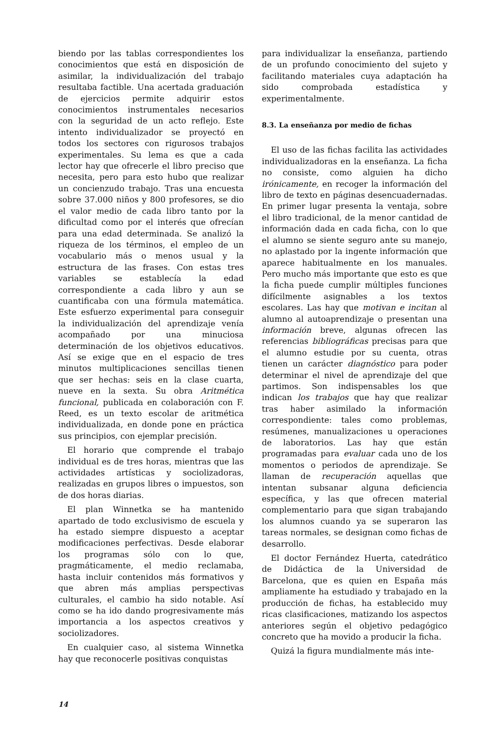biendo por las tablas correspondientes los conocimientos que está en disposición de asimilar, la individualización del trabajo resultaba factible. Una acertada graduación de ejercicios permite adquirir estos conocimientos instrumentales necesarios con la seguridad de un acto reflejo. Este intento individualizador se proyectó en todos los sectores con rigurosos trabajos experimentales. Su lema es que a cada lector hay que ofrecerle el libro preciso que necesita, pero para esto hubo que realizar un concienzudo trabajo. Tras una encuesta sobre 37.000 niños y 800 profesores, se dio el valor medio de cada libro tanto por la dificultad como por el interés que ofrecían para una edad determinada. Se analizó la riqueza de los términos, el empleo de un vocabulario más o menos usual y la estructura de las frases. Con estas tres variables se establecía la edad correspondiente a cada libro y aun se cuantificaba con una fórmula matemática. Este esfuerzo experimental para conseguir la individualización del aprendizaje venía acompañado por una minuciosa determinación de los objetivos educativos. Así se exige que en el espacio de tres minutos multiplicaciones sencillas tienen que ser hechas: seis en la clase cuarta, nueve en la sexta. Su obra Aritmética funcional, publicada en colaboración con F. Reed, es un texto escolar de aritmética individualizada, en donde pone en práctica sus principios, con ejemplar precisión.
El horario que comprende el trabajo individual es de tres horas, mientras que las actividades artísticas y sociolizadoras, realizadas en grupos libres o impuestos, son de dos horas diarias.
El plan Winnetka se ha mantenido apartado de todo exclusivismo de escuela y ha estado siempre dispuesto a aceptar modificaciones perfectivas. Desde elaborar los programas sólo con lo que, pragmáticamente, el medio reclamaba, hasta incluir contenidos más formativos y que abren más amplias perspectivas culturales, el cambio ha sido notable. Así como se ha ido dando progresivamente más importancia a los aspectos creativos y sociolizadores.
En cualquier caso, al sistema Winnetka hay que reconocerle positivas conquistas
para individualizar la enseñanza, partiendo de un profundo conocimiento del sujeto y facilitando materiales cuya adaptación ha sido comprobada estadística y experimentalmente.
8.3. La enseñanza por medio de fichas
El uso de las fichas facilita las actividades individualizadoras en la enseñanza. La ficha no consiste, como alguien ha dicho irónicamente, en recoger la información del libro de texto en páginas desencuadernadas. En primer lugar presenta la ventaja, sobre el libro tradicional, de la menor cantidad de información dada en cada ficha, con lo que el alumno se siente seguro ante su manejo, no aplastado por la ingente información que aparece habitualmente en los manuales. Pero mucho más importante que esto es que la ficha puede cumplir múltiples funciones difícilmente asignables a los textos escolares. Las hay que motivan e incitan al alumno al autoaprendizaje o presentan una información breve, algunas ofrecen las referencias bibliográficas precisas para que el alumno estudie por su cuenta, otras tienen un carácter diagnóstico para poder determinar el nivel de aprendizaje del que partimos. Son indispensables los que indican los trabajos que hay que realizar tras haber asimilado la información correspondiente: tales como problemas, resúmenes, manualizaciones u operaciones de laboratorios. Las hay que están programadas para evaluar cada uno de los momentos o periodos de aprendizaje. Se llaman de recuperación aquellas que intentan subsanar alguna deficiencia específica, y las que ofrecen material complementario para que sigan trabajando los alumnos cuando ya se superaron las tareas normales, se designan como fichas de desarrollo.
El doctor Fernández Huerta, catedrático de Didáctica de la Universidad de Barcelona, que es quien en España más ampliamente ha estudiado y trabajado en la producción de fichas, ha establecido muy ricas clasificaciones, matizando los aspectos anteriores según el objetivo pedagógico concreto que ha movido a producir la ficha.
Quizá la figura mundialmente más inte-
14